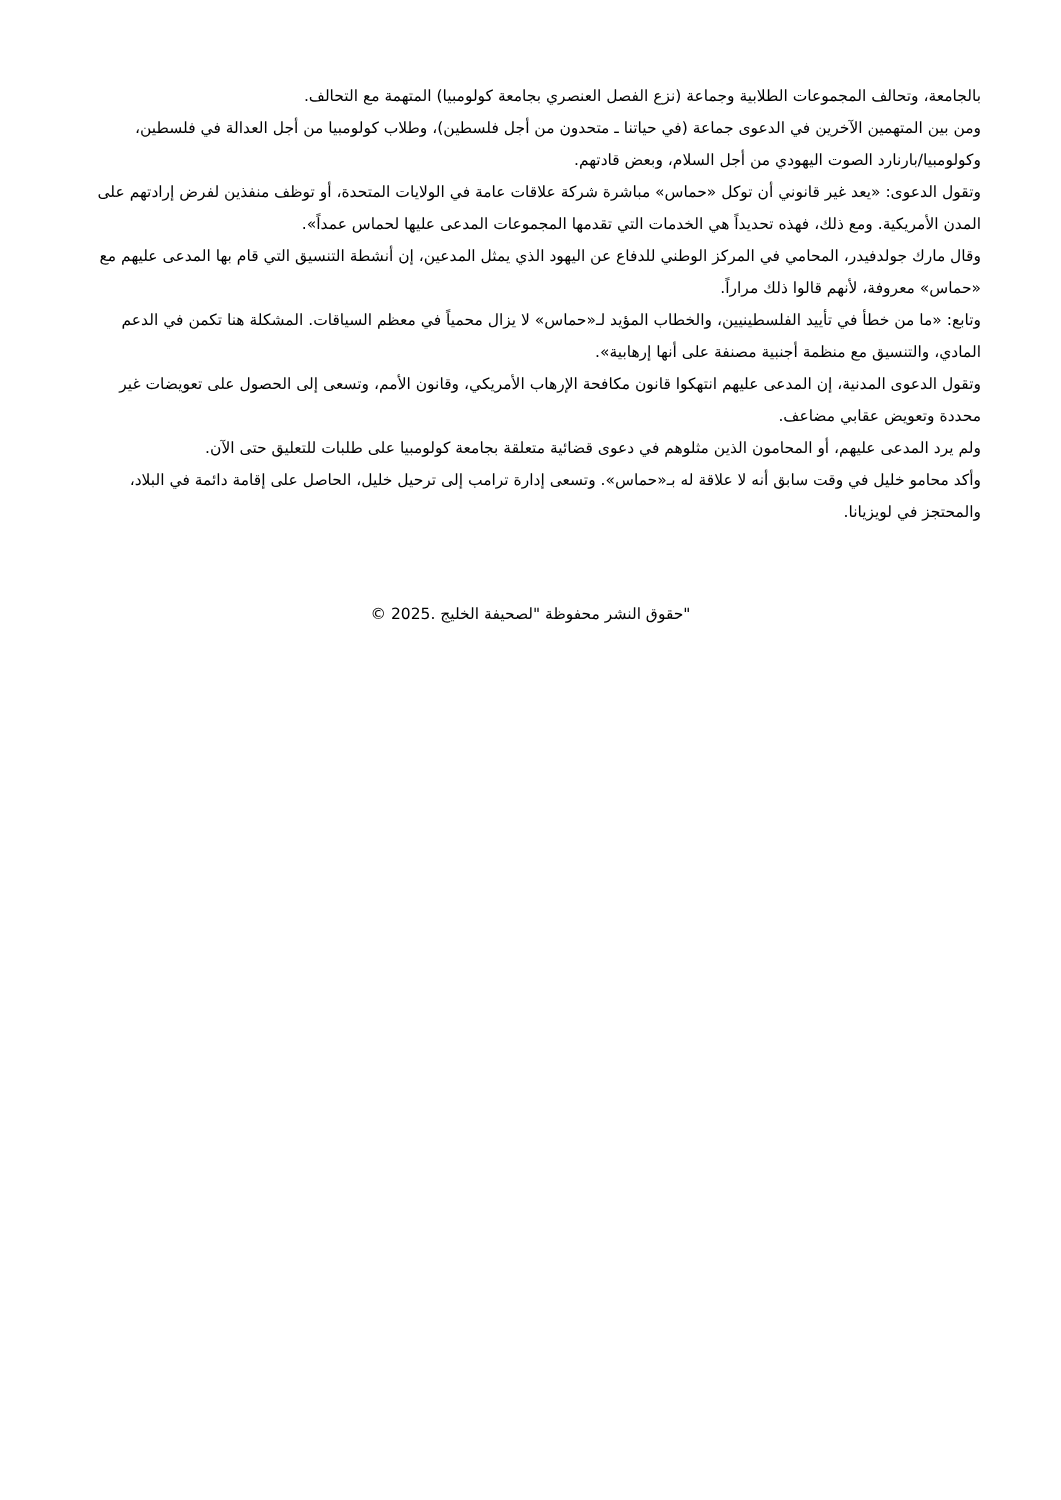بالجامعة، وتحالف المجموعات الطلابية وجماعة (نزع الفصل العنصري بجامعة كولومبيا) المتهمة مع التحالف.
ومن بين المتهمين الآخرين في الدعوى جماعة (في حياتنا ـ متحدون من أجل فلسطين)، وطلاب كولومبيا من أجل العدالة في فلسطين، وكولومبيا/بارنارد الصوت اليهودي من أجل السلام، وبعض قادتهم.
وتقول الدعوى: «يعد غير قانوني أن توكل «حماس» مباشرة شركة علاقات عامة في الولايات المتحدة، أو توظف منفذين لفرض إرادتهم على المدن الأمريكية. ومع ذلك، فهذه تحديداً هي الخدمات التي تقدمها المجموعات المدعى عليها لحماس عمداً».
وقال مارك جولدفيدر، المحامي في المركز الوطني للدفاع عن اليهود الذي يمثل المدعين، إن أنشطة التنسيق التي قام بها المدعى عليهم مع «حماس» معروفة، لأنهم قالوا ذلك مراراً.
وتابع: «ما من خطأ في تأييد الفلسطينيين، والخطاب المؤيد لـ«حماس» لا يزال محمياً في معظم السياقات. المشكلة هنا تكمن في الدعم المادي، والتنسيق مع منظمة أجنبية مصنفة على أنها إرهابية».
وتقول الدعوى المدنية، إن المدعى عليهم انتهكوا قانون مكافحة الإرهاب الأمريكي، وقانون الأمم، وتسعى إلى الحصول على تعويضات غير محددة وتعويض عقابي مضاعف.
ولم يرد المدعى عليهم، أو المحامون الذين مثلوهم في دعوى قضائية متعلقة بجامعة كولومبيا على طلبات للتعليق حتى الآن.
وأكد محامو خليل في وقت سابق أنه لا علاقة له بـ«حماس». وتسعى إدارة ترامب إلى ترحيل خليل، الحاصل على إقامة دائمة في البلاد، والمحتجز في لويزيانا.
"حقوق النشر محفوظة "لصحيفة الخليج .2025 ©